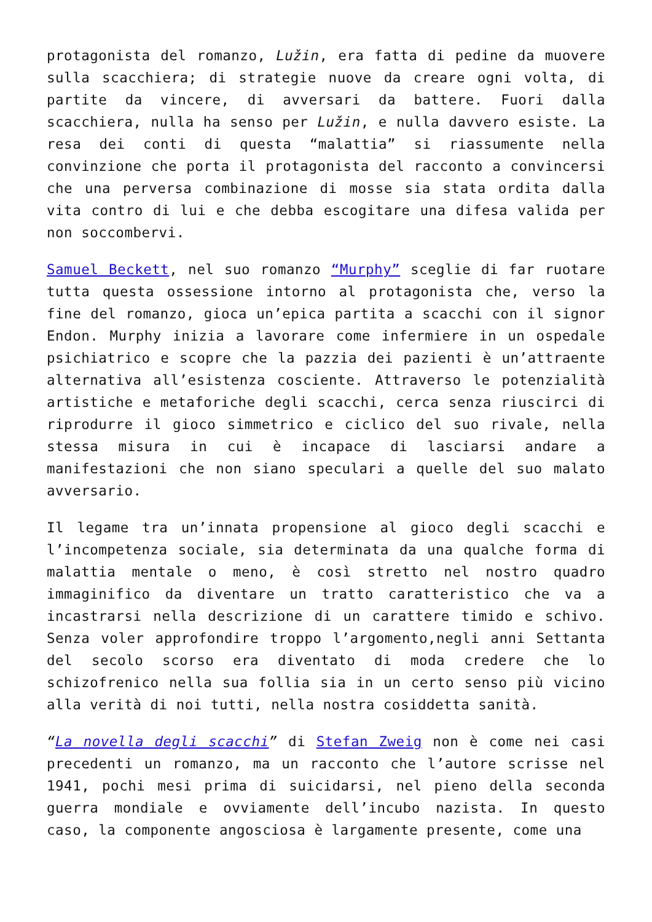protagonista del romanzo, Lužin, era fatta di pedine da muovere sulla scacchiera; di strategie nuove da creare ogni volta, di partite da vincere, di avversari da battere. Fuori dalla scacchiera, nulla ha senso per Lužin, e nulla davvero esiste. La resa dei conti di questa “malattia” si riassumente nella convinzione che porta il protagonista del racconto a convincersi che una perversa combinazione di mosse sia stata ordita dalla vita contro di lui e che debba escogitare una difesa valida per non soccombervi.
Samuel Beckett, nel suo romanzo “Murphy” sceglie di far ruotare tutta questa ossessione intorno al protagonista che, verso la fine del romanzo, gioca un’epica partita a scacchi con il signor Endon. Murphy inizia a lavorare come infermiere in un ospedale psichiatrico e scopre che la pazzia dei pazienti è un’attraente alternativa all’esistenza cosciente. Attraverso le potenzialità artistiche e metaforiche degli scacchi, cerca senza riuscirci di riprodurre il gioco simmetrico e ciclico del suo rivale, nella stessa misura in cui è incapace di lasciarsi andare a manifestazioni che non siano speculari a quelle del suo malato avversario.
Il legame tra un’innata propensione al gioco degli scacchi e l’incompetenza sociale, sia determinata da una qualche forma di malattia mentale o meno, è così stretto nel nostro quadro immaginifico da diventare un tratto caratteristico che va a incastrarsi nella descrizione di un carattere timido e schivo. Senza voler approfondire troppo l’argomento,negli anni Settanta del secolo scorso era diventato di moda credere che lo schizofrenico nella sua follia sia in un certo senso più vicino alla verità di noi tutti, nella nostra cosiddetta sanità.
“La novella degli scacchi” di Stefan Zweig non è come nei casi precedenti un romanzo, ma un racconto che l’autore scrisse nel 1941, pochi mesi prima di suicidarsi, nel pieno della seconda guerra mondiale e ovviamente dell’incubo nazista. In questo caso, la componente angosciosa è largamente presente, come una